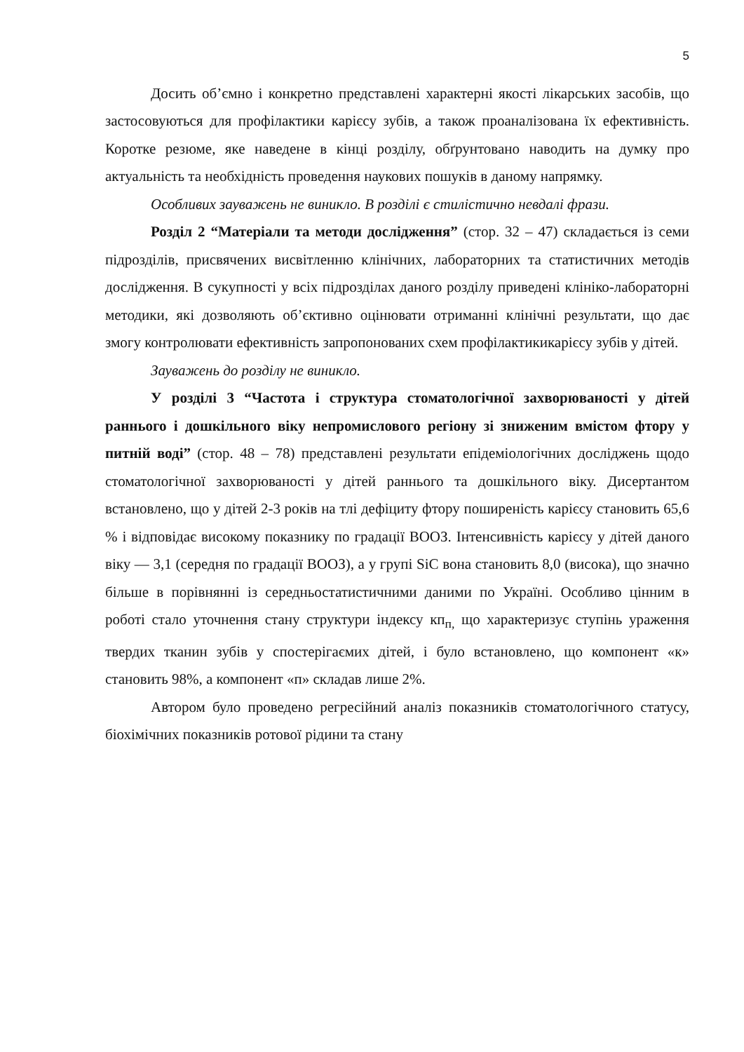5
Досить об’ємно і конкретно представлені характерні якості лікарських засобів, що застосовуються для профілактики карієсу зубів, а також проаналізована їх ефективність. Коротке резюме, яке наведене в кінці розділу, обґрунтовано наводить на думку про актуальність та необхідність проведення наукових пошуків в даному напрямку.
Особливих зауважень не виникло. В розділі є стилістично невдалі фрази.
Розділ 2 “Матеріали та методи дослідження” (стор. 32 – 47) складається із семи підрозділів, присвячених висвітленню клінічних, лабораторних та статистичних методів дослідження. В сукупності у всіх підрозділах даного розділу приведені клініко-лабораторні методики, які дозволяють об’єктивно оцінювати отриманні клінічні результати, що дає змогу контролювати ефективність запропонованих схем профілактикикарієсу зубів у дітей.
Зауважень до розділу не виникло.
У розділі 3 “Частота і структура стоматологічної захворюваності у дітей раннього і дошкільного віку непромислового регіону зі зниженим вмістом фтору у питній воді” (стор. 48 – 78) представлені результати епідеміологічних досліджень щодо стоматологічної захворюваності у дітей раннього та дошкільного віку. Дисертантом встановлено, що у дітей 2-3 років на тлі дефіциту фтору поширеність карієсу становить 65,6 % і відповідає високому показнику по градації ВООЗ. Інтенсивність карієсу у дітей даного віку — 3,1 (середня по градації ВООЗ), а у групі SiC вона становить 8,0 (висока), що значно більше в порівнянні із середньостатистичними даними по Україні. Особливо цінним в роботі стало уточнення стану структури індексу кп<sub>п,</sub> що характеризує ступінь ураження твердих тканин зубів у спостерігаємих дітей, і було встановлено, що компонент «к» становить 98%, а компонент «п» складав лише 2%.
Автором було проведено регресійний аналіз показників стоматологічного статусу, біохімічних показників ротової рідини та стану